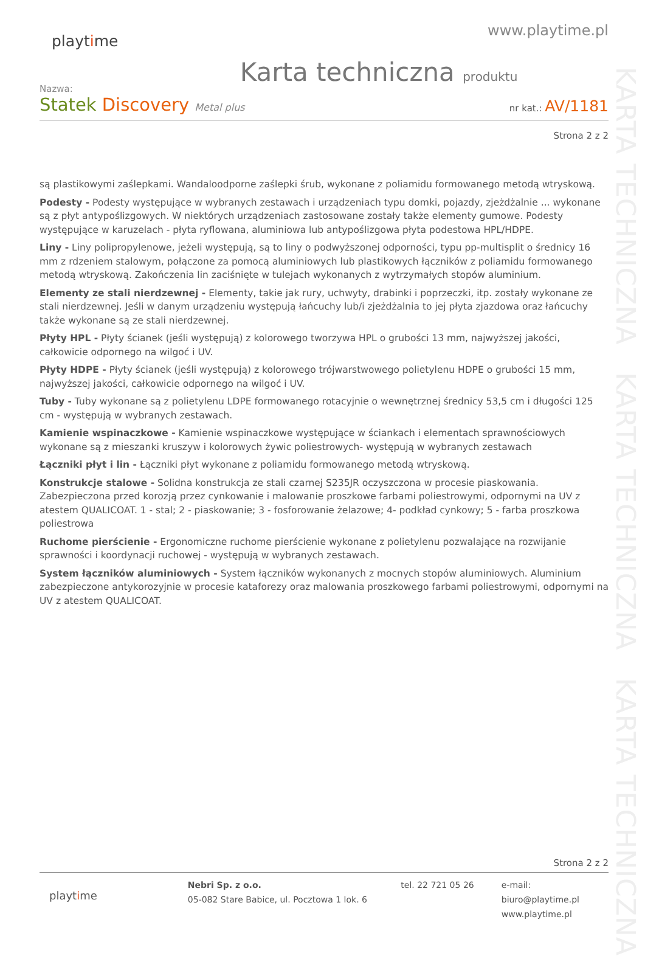KARTA TECHNICZNA KARTA TECHNICZNA KARTA TECHNICZNA
playtime
www.playtime.pl
Karta techniczna produktu
Nazwa:
Statek Discovery Metal plus
nr kat.: AV/1181
Strona 2 z 2
są plastikowymi zaślepkami. Wandaloodporne zaślepki śrub, wykonane z poliamidu formowanego metodą wtryskową.
Podesty - Podesty występujące w wybranych zestawach i urządzeniach typu domki, pojazdy, zjeżdżalnie ... wykonane są z płyt antypoślizgowych. W niektórych urządzeniach zastosowane zostały także elementy gumowe. Podesty występujące w karuzelach - płyta ryflowana, aluminiowa lub antypoślizgowa płyta podestowa HPL/HDPE.
Liny - Liny polipropylenowe, jeżeli występują, są to liny o podwyższonej odporności, typu pp-multisplit o średnicy 16 mm z rdzeniem stalowym, połączone za pomocą aluminiowych lub plastikowych łączników z poliamidu formowanego metodą wtryskową. Zakończenia lin zaciśnięte w tulejach wykonanych z wytrzymałych stopów aluminium.
Elementy ze stali nierdzewnej - Elementy, takie jak rury, uchwyty, drabinki i poprzeczki, itp. zostały wykonane ze stali nierdzewnej. Jeśli w danym urządzeniu występują łańcuchy lub/i zjeżdżalnia to jej płyta zjazdowa oraz łańcuchy także wykonane są ze stali nierdzewnej.
Płyty HPL - Płyty ścianek (jeśli występują) z kolorowego tworzywa HPL o grubości 13 mm, najwyższej jakości, całkowicie odpornego na wilgoć i UV.
Płyty HDPE - Płyty ścianek (jeśli występują) z kolorowego trójwarstwowego polietylenu HDPE o grubości 15 mm, najwyższej jakości, całkowicie odpornego na wilgoć i UV.
Tuby - Tuby wykonane są z polietylenu LDPE formowanego rotacyjnie o wewnętrznej średnicy 53,5 cm i długości 125 cm - występują w wybranych zestawach.
Kamienie wspinaczkowe - Kamienie wspinaczkowe występujące w ściankach i elementach sprawnościowych wykonane są z mieszanki kruszyw i kolorowych żywic poliestrowych- występują w wybranych zestawach
Łączniki płyt i lin - Łączniki płyt wykonane z poliamidu formowanego metodą wtryskową.
Konstrukcje stalowe - Solidna konstrukcja ze stali czarnej S235JR oczyszczona w procesie piaskowania. Zabezpieczona przed korozją przez cynkowanie i malowanie proszkowe farbami poliestrowymi, odpornymi na UV z atestem QUALICOAT. 1 - stal; 2 - piaskowanie; 3 - fosforowanie żelazowe; 4- podkład cynkowy; 5 - farba proszkowa poliestrowa
Ruchome pierścienie - Ergonomiczne ruchome pierścienie wykonane z polietylenu pozwalające na rozwijanie sprawności i koordynacji ruchowej - występują w wybranych zestawach.
System łączników aluminiowych - System łączników wykonanych z mocnych stopów aluminiowych. Aluminium zabezpieczone antykorozyjnie w procesie kataforezy oraz malowania proszkowego farbami poliestrowymi, odpornymi na UV z atestem QUALICOAT.
Strona 2 z 2
playtime
Nebri Sp. z o.o.
05-082 Stare Babice, ul. Pocztowa 1 lok. 6
tel. 22 721 05 26 e-mail: biuro@playtime.pl
www.playtime.pl